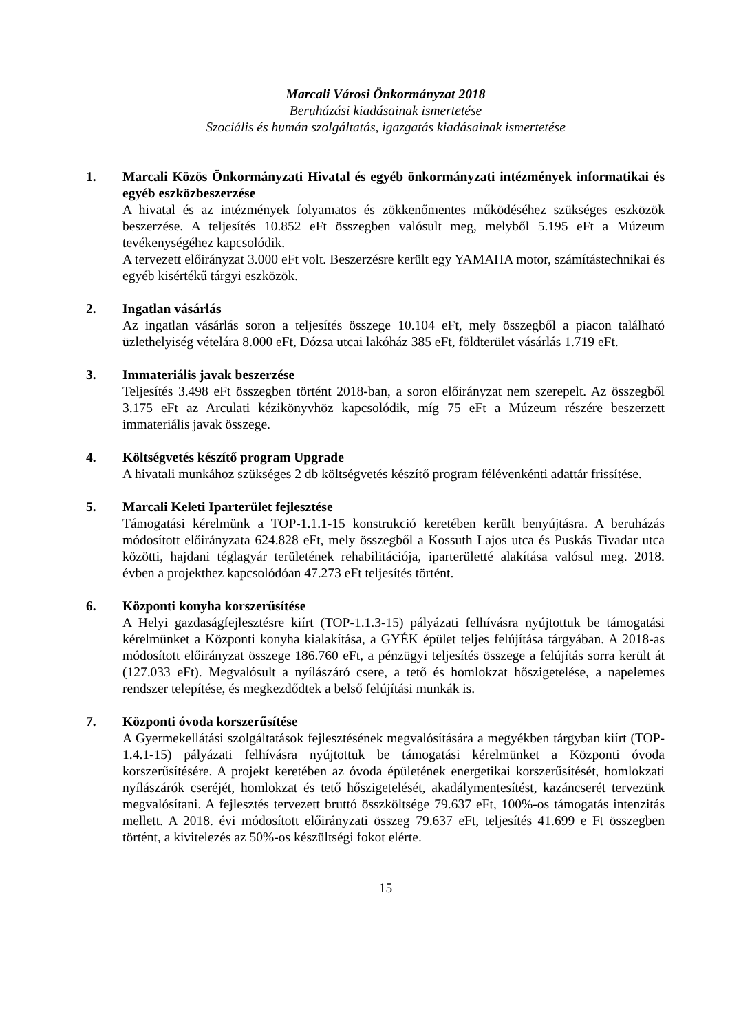Marcali Városi Önkormányzat 2018
Beruházási kiadásainak ismertetése
Szociális és humán szolgáltatás, igazgatás kiadásainak ismertetése
1. Marcali Közös Önkormányzati Hivatal és egyéb önkormányzati intézmények informatikai és egyéb eszközbeszerzése
A hivatal és az intézmények folyamatos és zökkenőmentes működéséhez szükséges eszközök beszerzése. A teljesítés 10.852 eFt összegben valósult meg, melyből 5.195 eFt a Múzeum tevékenységéhez kapcsolódik.
A tervezett előirányzat 3.000 eFt volt. Beszerzésre került egy YAMAHA motor, számítástechnikai és egyéb kisértékű tárgyi eszközök.
2. Ingatlan vásárlás
Az ingatlan vásárlás soron a teljesítés összege 10.104 eFt, mely összegből a piacon található üzlethelyiség vételára 8.000 eFt, Dózsa utcai lakóház 385 eFt, földterület vásárlás 1.719 eFt.
3. Immateriális javak beszerzése
Teljesítés 3.498 eFt összegben történt 2018-ban, a soron előirányzat nem szerepelt. Az összegből 3.175 eFt az Arculati kézikönyvhöz kapcsolódik, míg 75 eFt a Múzeum részére beszerzett immateriális javak összege.
4. Költségvetés készítő program Upgrade
A hivatali munkához szükséges 2 db költségvetés készítő program félévenkénti adattár frissítése.
5. Marcali Keleti Iparterület fejlesztése
Támogatási kérelmünk a TOP-1.1.1-15 konstrukció keretében került benyújtásra. A beruházás módosított előirányzata 624.828 eFt, mely összegből a Kossuth Lajos utca és Puskás Tivadar utca közötti, hajdani téglagyár területének rehabilitációja, iparterületté alakítása valósul meg. 2018. évben a projekthez kapcsolódóan 47.273 eFt teljesítés történt.
6. Központi konyha korszerűsítése
A Helyi gazdaságfejlesztésre kiírt (TOP-1.1.3-15) pályázati felhívásra nyújtottuk be támogatási kérelmünket a Központi konyha kialakítása, a GYÉK épület teljes felújítása tárgyában. A 2018-as módosított előirányzat összege 186.760 eFt, a pénzügyi teljesítés összege a felújítás sorra került át (127.033 eFt). Megvalósult a nyílászáró csere, a tető és homlokzat hőszigetelése, a napelemes rendszer telepítése, és megkezdődtek a belső felújítási munkák is.
7. Központi óvoda korszerűsítése
A Gyermekellátási szolgáltatások fejlesztésének megvalósítására a megyékben tárgyban kiírt (TOP-1.4.1-15) pályázati felhívásra nyújtottuk be támogatási kérelmünket a Központi óvoda korszerűsítésére. A projekt keretében az óvoda épületének energetikai korszerűsítését, homlokzati nyílászárók cseréjét, homlokzat és tető hőszigetelését, akadálymentesítést, kazáncserét tervezünk megvalósítani. A fejlesztés tervezett bruttó összköltsége 79.637 eFt, 100%-os támogatás intenzitás mellett. A 2018. évi módosított előirányzati összeg 79.637 eFt, teljesítés 41.699 e Ft összegben történt, a kivitelezés az 50%-os készültségi fokot elérte.
15